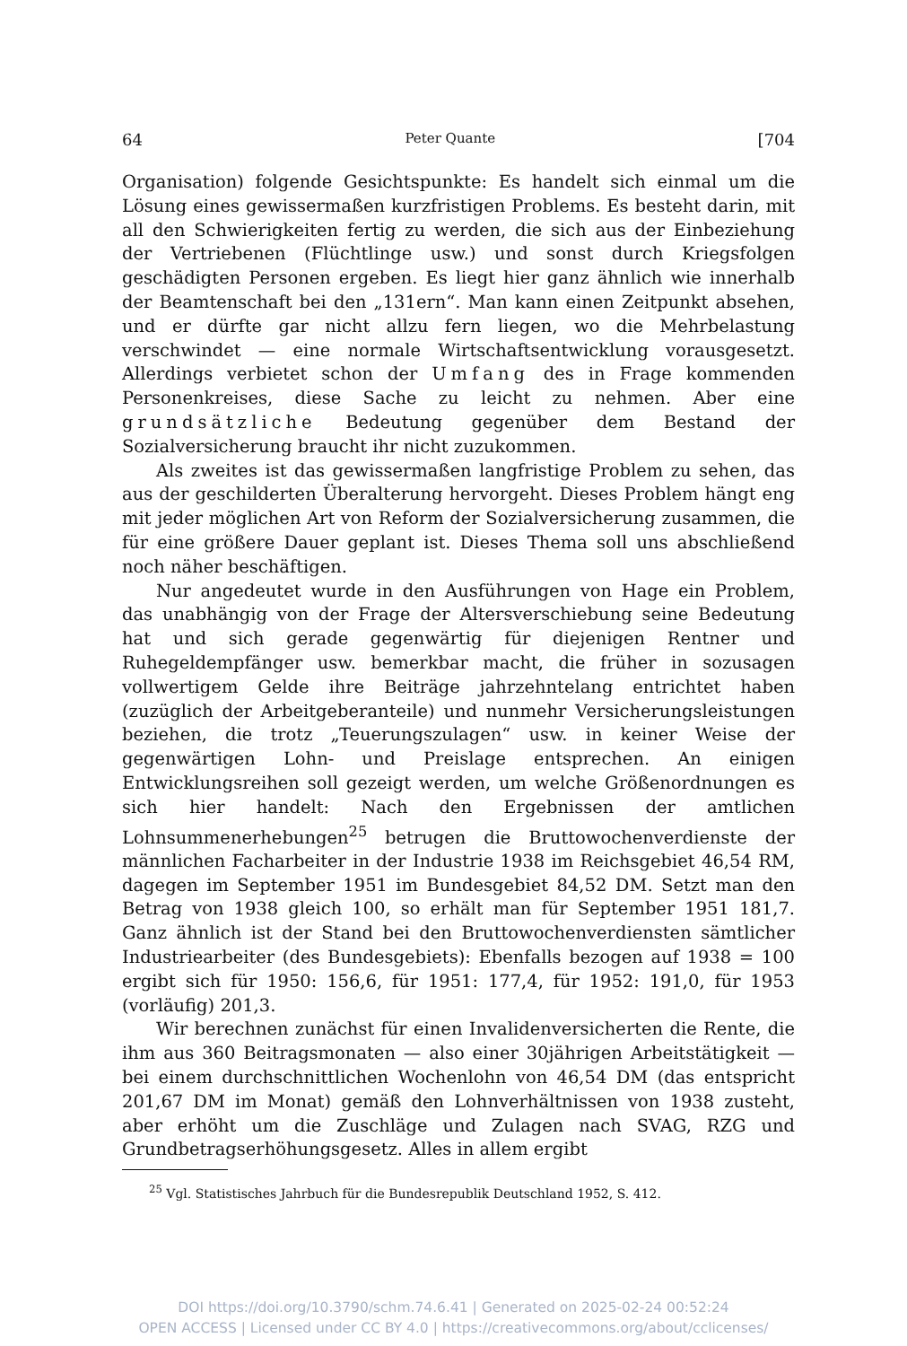64 Peter Quante [704
Organisation) folgende Gesichtspunkte: Es handelt sich einmal um die Lösung eines gewissermaßen kurzfristigen Problems. Es besteht darin, mit all den Schwierigkeiten fertig zu werden, die sich aus der Einbeziehung der Vertriebenen (Flüchtlinge usw.) und sonst durch Kriegsfolgen geschädigten Personen ergeben. Es liegt hier ganz ähnlich wie innerhalb der Beamtenschaft bei den „131ern“. Man kann einen Zeitpunkt absehen, und er dürfte gar nicht allzu fern liegen, wo die Mehrbelastung verschwindet — eine normale Wirtschaftsentwicklung vorausgesetzt. Allerdings verbietet schon der Umfang des in Frage kommenden Personenkreises, diese Sache zu leicht zu nehmen. Aber eine grundsätzliche Bedeutung gegenüber dem Bestand der Sozialversicherung braucht ihr nicht zuzukommen.
Als zweites ist das gewissermaßen langfristige Problem zu sehen, das aus der geschilderten Überalterung hervorgeht. Dieses Problem hängt eng mit jeder möglichen Art von Reform der Sozialversicherung zusammen, die für eine größere Dauer geplant ist. Dieses Thema soll uns abschließend noch näher beschäftigen.
Nur angedeutet wurde in den Ausführungen von Hage ein Problem, das unabhängig von der Frage der Altersverschiebung seine Bedeutung hat und sich gerade gegenwärtig für diejenigen Rentner und Ruhegeldempfänger usw. bemerkbar macht, die früher in sozusagen vollwertigem Gelde ihre Beiträge jahrzehntelang entrichtet haben (zuzüglich der Arbeitgeberanteile) und nunmehr Versicherungsleistungen beziehen, die trotz „Teuerungszulagen“ usw. in keiner Weise der gegenwärtigen Lohn- und Preislage entsprechen. An einigen Entwicklungsreihen soll gezeigt werden, um welche Größenordnungen es sich hier handelt: Nach den Ergebnissen der amtlichen Lohnsummenerhebungen<sup>25</sup> betrugen die Bruttowochenverdienste der männlichen Facharbeiter in der Industrie 1938 im Reichsgebiet 46,54 RM, dagegen im September 1951 im Bundesgebiet 84,52 DM. Setzt man den Betrag von 1938 gleich 100, so erhält man für September 1951 181,7. Ganz ähnlich ist der Stand bei den Bruttowochenverdiensten sämtlicher Industriearbeiter (des Bundesgebiets): Ebenfalls bezogen auf 1938 = 100 ergibt sich für 1950: 156,6, für 1951: 177,4, für 1952: 191,0, für 1953 (vorläufig) 201,3.
Wir berechnen zunächst für einen Invalidenversicherten die Rente, die ihm aus 360 Beitragsmonaten — also einer 30jährigen Arbeitstätigkeit — bei einem durchschnittlichen Wochenlohn von 46,54 DM (das entspricht 201,67 DM im Monat) gemäß den Lohnverhältnissen von 1938 zusteht, aber erhöht um die Zuschläge und Zulagen nach SVAG, RZG und Grundbetragserhöhungsgesetz. Alles in allem ergibt
<sup>25</sup> Vgl. Statistisches Jahrbuch für die Bundesrepublik Deutschland 1952, S. 412.
DOI https://doi.org/10.3790/schm.74.6.41 | Generated on 2025-02-24 00:52:24
OPEN ACCESS | Licensed under CC BY 4.0 | https://creativecommons.org/about/cclicenses/